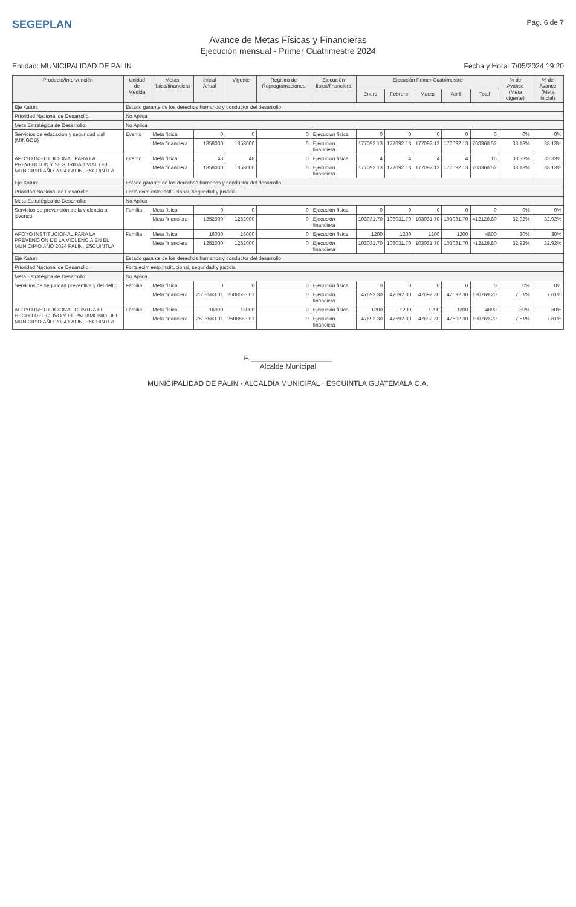SEGEPLAN Pag. 6 de 7
Avance de Metas Físicas y Financieras
Ejecución mensual - Primer Cuatrimestre 2024
Entidad: MUNICIPALIDAD DE PALIN Fecha y Hora: 7/05/2024 19:20
| Producto/Intervención | Unidad de Medida | Metas física/financiera | Inicial Anual | Vigente | Registro de Reprogramaciones | Ejecución física/financiera | Ejecución Primer Cuatrimestre | | | | | % de Avance (Meta vigente) | % de Avance (Meta inicial) |
| --- | --- | --- | --- | --- | --- | --- | --- | --- | --- | --- | --- | --- | --- |
| | | | | | | | Enero | Febrero | Marzo | Abril | Total | | |
| Eje Katun: | Estado garante de los derechos humanos y conductor del desarrollo | | | | | | | | | | | | |
| Prioridad Nacional de Desarrollo: | No Aplica | | | | | | | | | | | | |
| Meta Estratégica de Desarrollo: | No Aplica | | | | | | | | | | | | |
| Servicios de educación y seguridad vial (MINGOB) | Evento | Meta física | 0 | 0 | 0 | Ejecución física | 0 | 0 | 0 | 0 | 0 | 0% | 0% |
| | | Meta financiera | 1858000 | 1858000 | 0 | Ejecución financiera | 177092.13 | 177092.13 | 177092.13 | 177092.13 | 708368.52 | 38.13% | 38.13% |
| APOYO INSTITUCIONAL PARA LA PREVENCION Y SEGURIDAD VIAL DEL MUNICIPIO AÑO 2024 PALIN, ESCUINTLA | Evento | Meta física | 48 | 48 | 0 | Ejecución física | 4 | 4 | 4 | 4 | 16 | 33.33% | 33.33% |
| | | Meta financiera | 1858000 | 1858000 | 0 | Ejecución financiera | 177092.13 | 177092.13 | 177092.13 | 177092.13 | 708368.52 | 38.13% | 38.13% |
| Eje Katun: | Estado garante de los derechos humanos y conductor del desarrollo | | | | | | | | | | | | |
| Prioridad Nacional de Desarrollo: | Fortalecimiento institucional, seguridad y justicia | | | | | | | | | | | | |
| Meta Estratégica de Desarrollo: | No Aplica | | | | | | | | | | | | |
| Servicios de prevención de la violencia a jóvenes | Familia | Meta física | 0 | 0 | 0 | Ejecución física | 0 | 0 | 0 | 0 | 0 | 0% | 0% |
| | | Meta financiera | 1252000 | 1252000 | 0 | Ejecución financiera | 103031.70 | 103031.70 | 103031.70 | 103031.70 | 412126.80 | 32.92% | 32.92% |
| APOYO INSTITUCIONAL PARA LA PREVENCION DE LA VIOLENCIA EN EL MUNICIPIO AÑO 2024 PALIN, ESCUINTLA | Familia | Meta física | 16000 | 16000 | 0 | Ejecución física | 1200 | 1200 | 1200 | 1200 | 4800 | 30% | 30% |
| | | Meta financiera | 1252000 | 1252000 | 0 | Ejecución financiera | 103031.70 | 103031.70 | 103031.70 | 103031.70 | 412126.80 | 32.92% | 32.92% |
| Eje Katun: | Estado garante de los derechos humanos y conductor del desarrollo | | | | | | | | | | | | |
| Prioridad Nacional de Desarrollo: | Fortalecimiento institucional, seguridad y justicia | | | | | | | | | | | | |
| Meta Estratégica de Desarrollo: | No Aplica | | | | | | | | | | | | |
| Servicios de seguridad preventiva y del delito | Familia | Meta física | 0 | 0 | 0 | Ejecución física | 0 | 0 | 0 | 0 | 0 | 0% | 0% |
| | | Meta financiera | 2508563.01 | 2508563.01 | 0 | Ejecución financiera | 47692.30 | 47692.30 | 47692.30 | 47692.30 | 190769.20 | 7.61% | 7.61% |
| APOYO INSTITUCIONAL CONTRA EL HECHO DELICTIVO Y EL PATRIMONIO DEL MUNICIPIO AÑO 2024 PALIN, ESCUINTLA | Familia | Meta física | 16000 | 16000 | 0 | Ejecución física | 1200 | 1200 | 1200 | 1200 | 4800 | 30% | 30% |
| | | Meta financiera | 2508563.01 | 2508563.01 | 0 | Ejecución financiera | 47692.30 | 47692.30 | 47692.30 | 47692.30 | 190769.20 | 7.61% | 7.61% |
F. ____________________
Alcalde Municipal
MUNICIPALIDAD DE PALIN · ALCALDIA MUNICIPAL · ESCUINTLA GUATEMALA C.A.